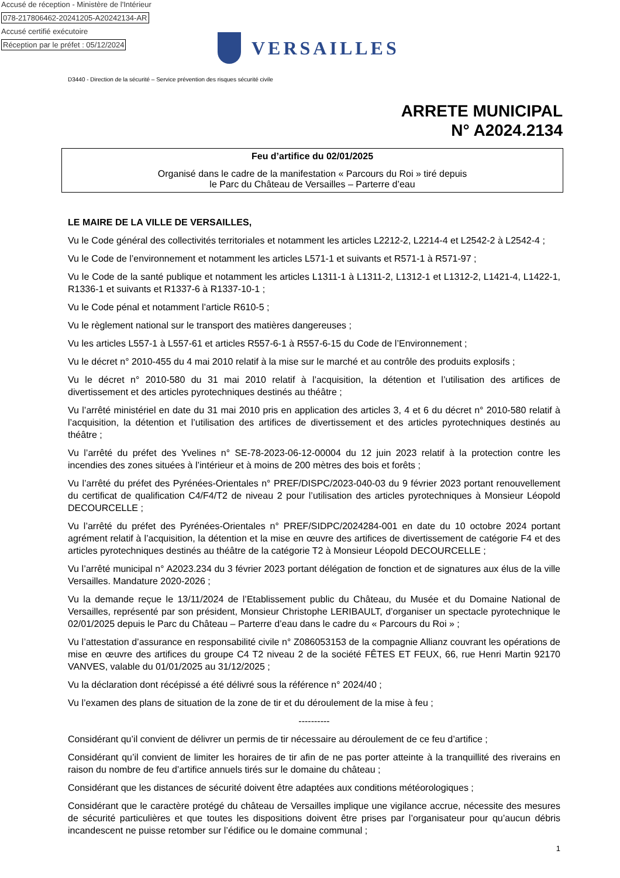Accusé de réception - Ministère de l'Intérieur
078-217806462-20241205-A20242134-AR
Accusé certifié exécutoire
Réception par le préfet : 05/12/2024
VERSAILLES
D3440 - Direction de la sécurité – Service prévention des risques sécurité civile
ARRETE MUNICIPAL
N° A2024.2134
Feu d’artifice du 02/01/2025
Organisé dans le cadre de la manifestation « Parcours du Roi » tiré depuis
le Parc du Château de Versailles – Parterre d’eau
LE MAIRE DE LA VILLE DE VERSAILLES,
Vu le Code général des collectivités territoriales et notamment les articles L2212-2, L2214-4 et L2542-2 à L2542-4 ;
Vu le Code de l’environnement et notamment les articles L571-1 et suivants et R571-1 à R571-97 ;
Vu le Code de la santé publique et notamment les articles L1311-1 à L1311-2, L1312-1 et L1312-2, L1421-4, L1422-1, R1336-1 et suivants et R1337-6 à R1337-10-1 ;
Vu le Code pénal et notamment l’article R610-5 ;
Vu le règlement national sur le transport des matières dangereuses ;
Vu les articles L557-1 à L557-61 et articles R557-6-1 à R557-6-15 du Code de l’Environnement ;
Vu le décret n° 2010-455 du 4 mai 2010 relatif à la mise sur le marché et au contrôle des produits explosifs ;
Vu le décret n° 2010-580 du 31 mai 2010 relatif à l’acquisition, la détention et l’utilisation des artifices de divertissement et des articles pyrotechniques destinés au théâtre ;
Vu l’arrêté ministériel en date du 31 mai 2010 pris en application des articles 3, 4 et 6 du décret n° 2010-580 relatif à l’acquisition, la détention et l’utilisation des artifices de divertissement et des articles pyrotechniques destinés au théâtre ;
Vu l’arrêté du préfet des Yvelines n° SE-78-2023-06-12-00004 du 12 juin 2023 relatif à la protection contre les incendies des zones situées à l’intérieur et à moins de 200 mètres des bois et forêts ;
Vu l’arrêté du préfet des Pyrénées-Orientales n° PREF/DISPC/2023-040-03 du 9 février 2023 portant renouvellement du certificat de qualification C4/F4/T2 de niveau 2 pour l’utilisation des articles pyrotechniques à Monsieur Léopold DECOURCELLE ;
Vu l’arrêté du préfet des Pyrénées-Orientales n° PREF/SIDPC/2024284-001 en date du 10 octobre 2024 portant agrément relatif à l’acquisition, la détention et la mise en œuvre des artifices de divertissement de catégorie F4 et des articles pyrotechniques destinés au théâtre de la catégorie T2 à Monsieur Léopold DECOURCELLE ;
Vu l’arrêté municipal n° A2023.234 du 3 février 2023 portant délégation de fonction et de signatures aux élus de la ville Versailles. Mandature 2020-2026 ;
Vu la demande reçue le 13/11/2024 de l’Etablissement public du Château, du Musée et du Domaine National de Versailles, représenté par son président, Monsieur Christophe LERIBAULT, d’organiser un spectacle pyrotechnique le 02/01/2025 depuis le Parc du Château – Parterre d’eau dans le cadre du « Parcours du Roi » ;
Vu l’attestation d’assurance en responsabilité civile n° Z086053153 de la compagnie Allianz couvrant les opérations de mise en œuvre des artifices du groupe C4 T2 niveau 2 de la société FÊTES ET FEUX, 66, rue Henri Martin 92170 VANVES, valable du 01/01/2025 au 31/12/2025 ;
Vu la déclaration dont récépissé a été délivré sous la référence n° 2024/40 ;
Vu l’examen des plans de situation de la zone de tir et du déroulement de la mise à feu ;
----------
Considérant qu’il convient de délivrer un permis de tir nécessaire au déroulement de ce feu d’artifice ;
Considérant qu’il convient de limiter les horaires de tir afin de ne pas porter atteinte à la tranquillité des riverains en raison du nombre de feu d’artifice annuels tirés sur le domaine du château ;
Considérant que les distances de sécurité doivent être adaptées aux conditions météorologiques ;
Considérant que le caractère protégé du château de Versailles implique une vigilance accrue, nécessite des mesures de sécurité particulières et que toutes les dispositions doivent être prises par l’organisateur pour qu’aucun débris incandescent ne puisse retomber sur l’édifice ou le domaine communal ;
1